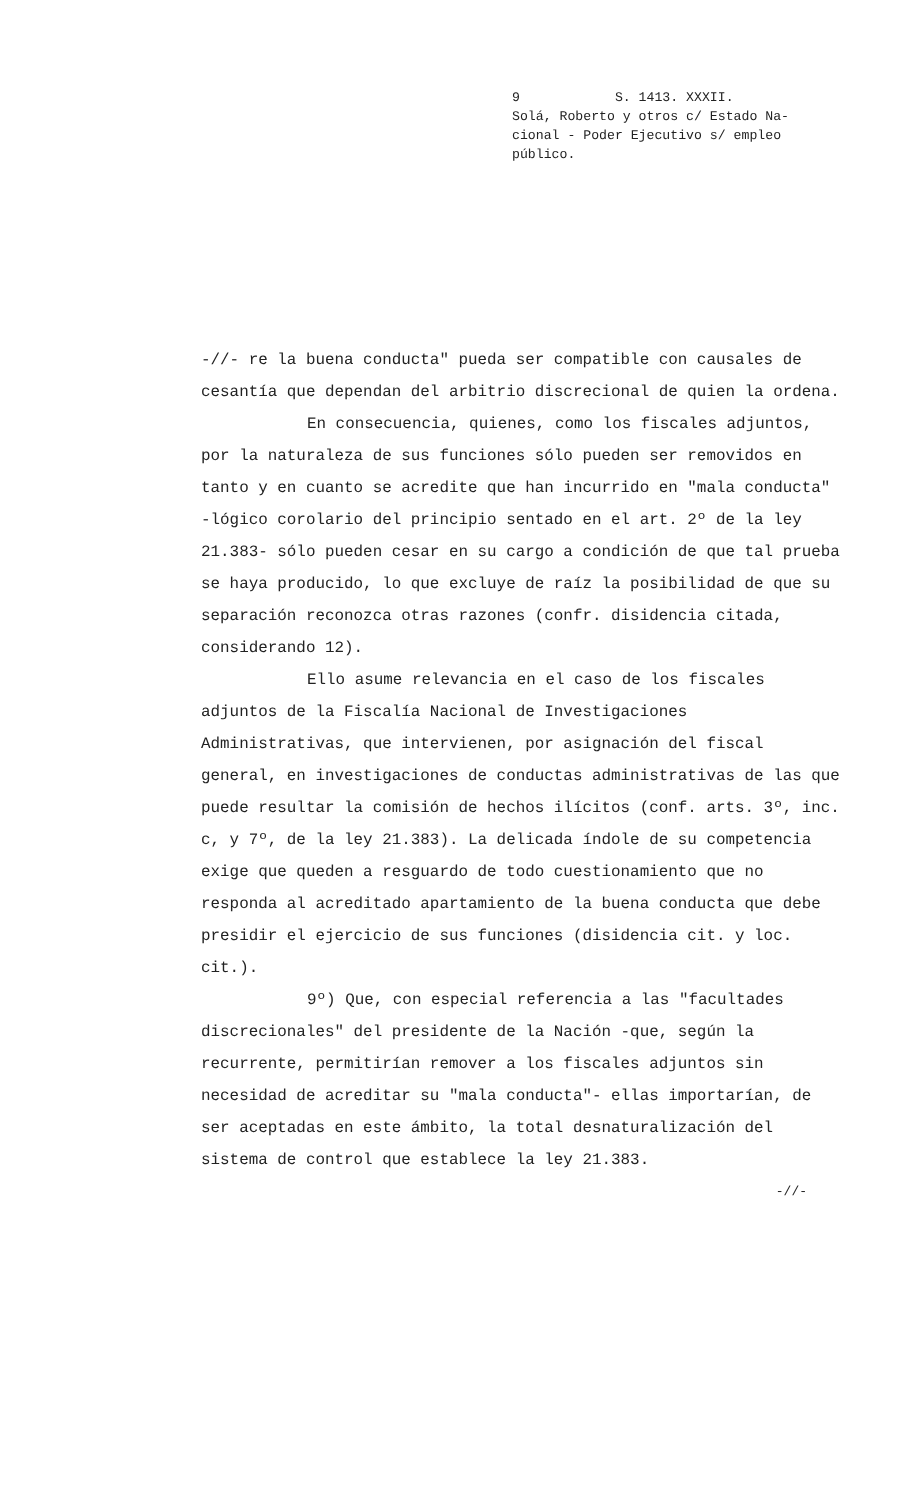9 S. 1413. XXXII. Solá, Roberto y otros c/ Estado Na- cional - Poder Ejecutivo s/ empleo público.
-//- re la buena conducta" pueda ser compatible con causales de cesantía que dependan del arbitrio discrecional de quien la ordena.
En consecuencia, quienes, como los fiscales adjuntos, por la naturaleza de sus funciones sólo pueden ser removidos en tanto y en cuanto se acredite que han incurrido en "mala conducta" -lógico corolario del principio sentado en el art. 2º de la ley 21.383- sólo pueden cesar en su cargo a condición de que tal prueba se haya producido, lo que excluye de raíz la posibilidad de que su separación reconozca otras razones (confr. disidencia citada, considerando 12).
Ello asume relevancia en el caso de los fiscales adjuntos de la Fiscalía Nacional de Investigaciones Administrativas, que intervienen, por asignación del fiscal general, en investigaciones de conductas administrativas de las que puede resultar la comisión de hechos ilícitos (conf. arts. 3º, inc. c, y 7º, de la ley 21.383). La delicada índole de su competencia exige que queden a resguardo de todo cuestionamiento que no responda al acreditado apartamiento de la buena conducta que debe presidir el ejercicio de sus funciones (disidencia cit. y loc. cit.).
9º) Que, con especial referencia a las "facultades discrecionales" del presidente de la Nación -que, según la recurrente, permitirían remover a los fiscales adjuntos sin necesidad de acreditar su "mala conducta"- ellas importarían, de ser aceptadas en este ámbito, la total desnaturalización del sistema de control que establece la ley 21.383.
-//-